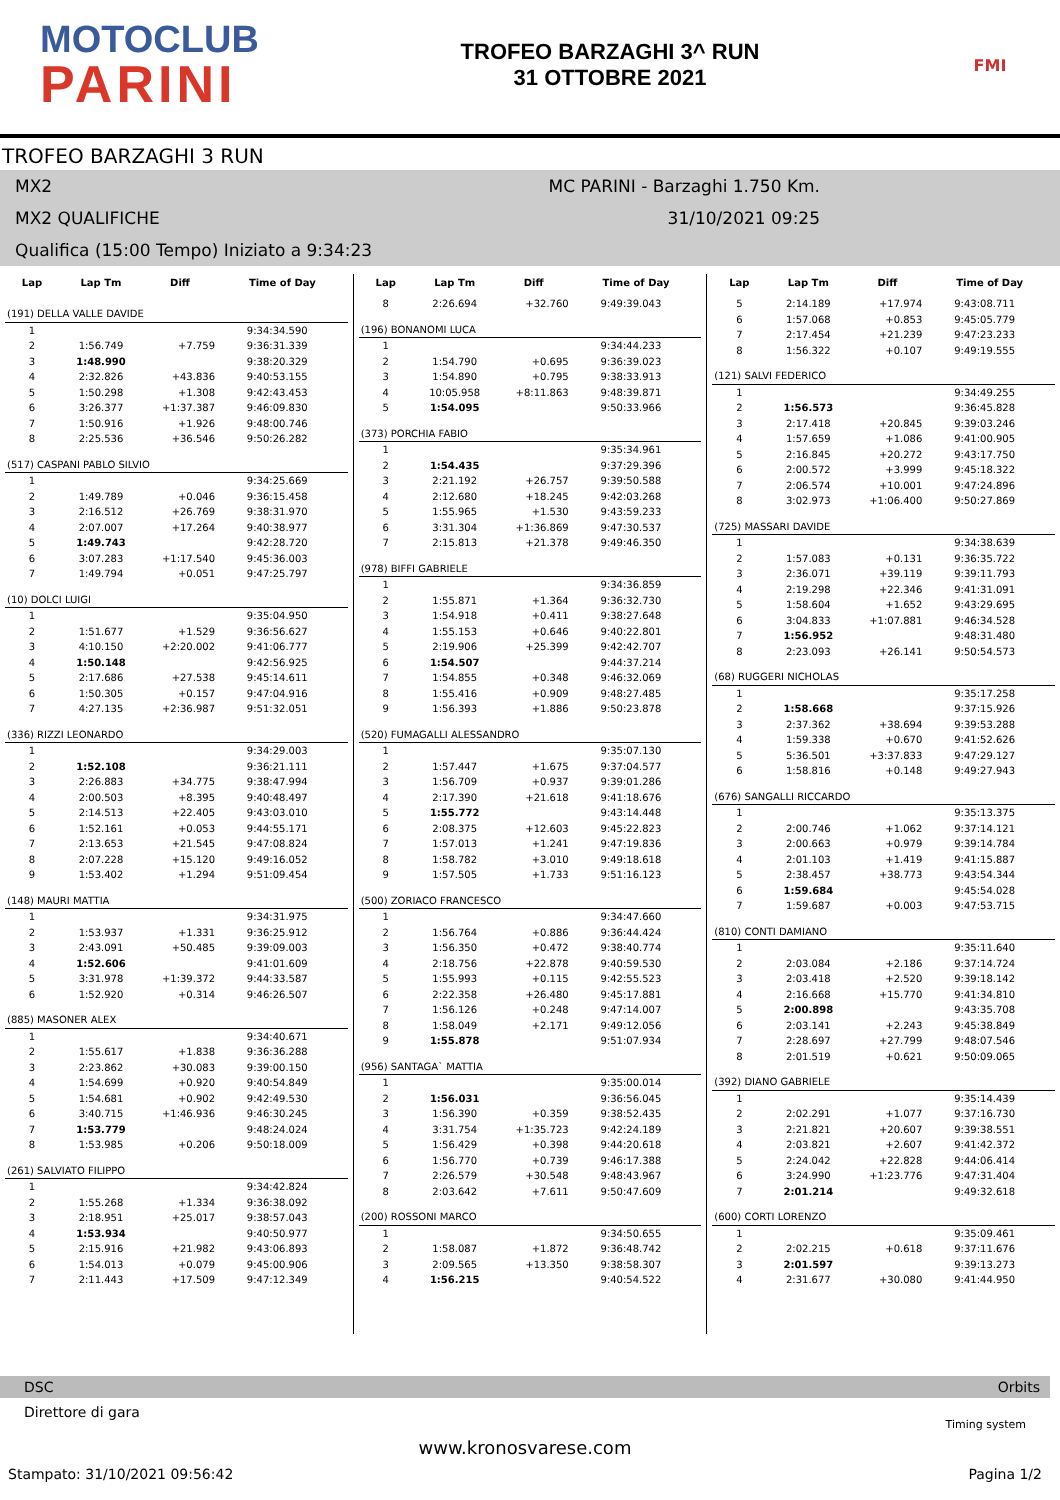MOTOCLUB
PARINI
TROFEO BARZAGHI 3^ RUN
31 OTTOBRE 2021
FMI
TROFEO BARZAGHI 3 RUN
MX2
MC PARINI - Barzaghi 1.750 Km.
MX2 QUALIFICHE
31/10/2021 09:25
Qualifica (15:00 Tempo) Iniziato a 9:34:23
| Lap | Lap Tm | Diff | Time of Day |
| --- | --- | --- | --- |
| (191) DELLA VALLE DAVIDE | | | |
| 1 | | | 9:34:34.590 |
| 2 | 1:56.749 | +7.759 | 9:36:31.339 |
| 3 | 1:48.990 | | 9:38:20.329 |
| 4 | 2:32.826 | +43.836 | 9:40:53.155 |
| 5 | 1:50.298 | +1.308 | 9:42:43.453 |
| 6 | 3:26.377 | +1:37.387 | 9:46:09.830 |
| 7 | 1:50.916 | +1.926 | 9:48:00.746 |
| 8 | 2:25.536 | +36.546 | 9:50:26.282 |
| (517) CASPANI PABLO SILVIO | | | |
| 1 | | | 9:34:25.669 |
| 2 | 1:49.789 | +0.046 | 9:36:15.458 |
| 3 | 2:16.512 | +26.769 | 9:38:31.970 |
| 4 | 2:07.007 | +17.264 | 9:40:38.977 |
| 5 | 1:49.743 | | 9:42:28.720 |
| 6 | 3:07.283 | +1:17.540 | 9:45:36.003 |
| 7 | 1:49.794 | +0.051 | 9:47:25.797 |
| (10) DOLCI LUIGI | | | |
| 1 | | | 9:35:04.950 |
| 2 | 1:51.677 | +1.529 | 9:36:56.627 |
| 3 | 4:10.150 | +2:20.002 | 9:41:06.777 |
| 4 | 1:50.148 | | 9:42:56.925 |
| 5 | 2:17.686 | +27.538 | 9:45:14.611 |
| 6 | 1:50.305 | +0.157 | 9:47:04.916 |
| 7 | 4:27.135 | +2:36.987 | 9:51:32.051 |
| (336) RIZZI LEONARDO | | | |
| 1 | | | 9:34:29.003 |
| 2 | 1:52.108 | | 9:36:21.111 |
| 3 | 2:26.883 | +34.775 | 9:38:47.994 |
| 4 | 2:00.503 | +8.395 | 9:40:48.497 |
| 5 | 2:14.513 | +22.405 | 9:43:03.010 |
| 6 | 1:52.161 | +0.053 | 9:44:55.171 |
| 7 | 2:13.653 | +21.545 | 9:47:08.824 |
| 8 | 2:07.228 | +15.120 | 9:49:16.052 |
| 9 | 1:53.402 | +1.294 | 9:51:09.454 |
| (148) MAURI MATTIA | | | |
| 1 | | | 9:34:31.975 |
| 2 | 1:53.937 | +1.331 | 9:36:25.912 |
| 3 | 2:43.091 | +50.485 | 9:39:09.003 |
| 4 | 1:52.606 | | 9:41:01.609 |
| 5 | 3:31.978 | +1:39.372 | 9:44:33.587 |
| 6 | 1:52.920 | +0.314 | 9:46:26.507 |
| (885) MASONER ALEX | | | |
| 1 | | | 9:34:40.671 |
| 2 | 1:55.617 | +1.838 | 9:36:36.288 |
| 3 | 2:23.862 | +30.083 | 9:39:00.150 |
| 4 | 1:54.699 | +0.920 | 9:40:54.849 |
| 5 | 1:54.681 | +0.902 | 9:42:49.530 |
| 6 | 3:40.715 | +1:46.936 | 9:46:30.245 |
| 7 | 1:53.779 | | 9:48:24.024 |
| 8 | 1:53.985 | +0.206 | 9:50:18.009 |
| (261) SALVIATO FILIPPO | | | |
| 1 | | | 9:34:42.824 |
| 2 | 1:55.268 | +1.334 | 9:36:38.092 |
| 3 | 2:18.951 | +25.017 | 9:38:57.043 |
| 4 | 1:53.934 | | 9:40:50.977 |
| 5 | 2:15.916 | +21.982 | 9:43:06.893 |
| 6 | 1:54.013 | +0.079 | 9:45:00.906 |
| 7 | 2:11.443 | +17.509 | 9:47:12.349 |
| Lap | Lap Tm | Diff | Time of Day |
| --- | --- | --- | --- |
| 8 | 2:26.694 | +32.760 | 9:49:39.043 |
| (196) BONANOMI LUCA | | | |
| 1 | | | 9:34:44.233 |
| 2 | 1:54.790 | +0.695 | 9:36:39.023 |
| 3 | 1:54.890 | +0.795 | 9:38:33.913 |
| 4 | 10:05.958 | +8:11.863 | 9:48:39.871 |
| 5 | 1:54.095 | | 9:50:33.966 |
| (373) PORCHIA FABIO | | | |
| 1 | | | 9:35:34.961 |
| 2 | 1:54.435 | | 9:37:29.396 |
| 3 | 2:21.192 | +26.757 | 9:39:50.588 |
| 4 | 2:12.680 | +18.245 | 9:42:03.268 |
| 5 | 1:55.965 | +1.530 | 9:43:59.233 |
| 6 | 3:31.304 | +1:36.869 | 9:47:30.537 |
| 7 | 2:15.813 | +21.378 | 9:49:46.350 |
| (978) BIFFI GABRIELE | | | |
| 1 | | | 9:34:36.859 |
| 2 | 1:55.871 | +1.364 | 9:36:32.730 |
| 3 | 1:54.918 | +0.411 | 9:38:27.648 |
| 4 | 1:55.153 | +0.646 | 9:40:22.801 |
| 5 | 2:19.906 | +25.399 | 9:42:42.707 |
| 6 | 1:54.507 | | 9:44:37.214 |
| 7 | 1:54.855 | +0.348 | 9:46:32.069 |
| 8 | 1:55.416 | +0.909 | 9:48:27.485 |
| 9 | 1:56.393 | +1.886 | 9:50:23.878 |
| (520) FUMAGALLI ALESSANDRO | | | |
| 1 | | | 9:35:07.130 |
| 2 | 1:57.447 | +1.675 | 9:37:04.577 |
| 3 | 1:56.709 | +0.937 | 9:39:01.286 |
| 4 | 2:17.390 | +21.618 | 9:41:18.676 |
| 5 | 1:55.772 | | 9:43:14.448 |
| 6 | 2:08.375 | +12.603 | 9:45:22.823 |
| 7 | 1:57.013 | +1.241 | 9:47:19.836 |
| 8 | 1:58.782 | +3.010 | 9:49:18.618 |
| 9 | 1:57.505 | +1.733 | 9:51:16.123 |
| (500) ZORIACO FRANCESCO | | | |
| 1 | | | 9:34:47.660 |
| 2 | 1:56.764 | +0.886 | 9:36:44.424 |
| 3 | 1:56.350 | +0.472 | 9:38:40.774 |
| 4 | 2:18.756 | +22.878 | 9:40:59.530 |
| 5 | 1:55.993 | +0.115 | 9:42:55.523 |
| 6 | 2:22.358 | +26.480 | 9:45:17.881 |
| 7 | 1:56.126 | +0.248 | 9:47:14.007 |
| 8 | 1:58.049 | +2.171 | 9:49:12.056 |
| 9 | 1:55.878 | | 9:51:07.934 |
| (956) SANTAGA` MATTIA | | | |
| 1 | | | 9:35:00.014 |
| 2 | 1:56.031 | | 9:36:56.045 |
| 3 | 1:56.390 | +0.359 | 9:38:52.435 |
| 4 | 3:31.754 | +1:35.723 | 9:42:24.189 |
| 5 | 1:56.429 | +0.398 | 9:44:20.618 |
| 6 | 1:56.770 | +0.739 | 9:46:17.388 |
| 7 | 2:26.579 | +30.548 | 9:48:43.967 |
| 8 | 2:03.642 | +7.611 | 9:50:47.609 |
| (200) ROSSONI MARCO | | | |
| 1 | | | 9:34:50.655 |
| 2 | 1:58.087 | +1.872 | 9:36:48.742 |
| 3 | 2:09.565 | +13.350 | 9:38:58.307 |
| 4 | 1:56.215 | | 9:40:54.522 |
| Lap | Lap Tm | Diff | Time of Day |
| --- | --- | --- | --- |
| 5 | 2:14.189 | +17.974 | 9:43:08.711 |
| 6 | 1:57.068 | +0.853 | 9:45:05.779 |
| 7 | 2:17.454 | +21.239 | 9:47:23.233 |
| 8 | 1:56.322 | +0.107 | 9:49:19.555 |
| (121) SALVI FEDERICO | | | |
| 1 | | | 9:34:49.255 |
| 2 | 1:56.573 | | 9:36:45.828 |
| 3 | 2:17.418 | +20.845 | 9:39:03.246 |
| 4 | 1:57.659 | +1.086 | 9:41:00.905 |
| 5 | 2:16.845 | +20.272 | 9:43:17.750 |
| 6 | 2:00.572 | +3.999 | 9:45:18.322 |
| 7 | 2:06.574 | +10.001 | 9:47:24.896 |
| 8 | 3:02.973 | +1:06.400 | 9:50:27.869 |
| (725) MASSARI DAVIDE | | | |
| 1 | | | 9:34:38.639 |
| 2 | 1:57.083 | +0.131 | 9:36:35.722 |
| 3 | 2:36.071 | +39.119 | 9:39:11.793 |
| 4 | 2:19.298 | +22.346 | 9:41:31.091 |
| 5 | 1:58.604 | +1.652 | 9:43:29.695 |
| 6 | 3:04.833 | +1:07.881 | 9:46:34.528 |
| 7 | 1:56.952 | | 9:48:31.480 |
| 8 | 2:23.093 | +26.141 | 9:50:54.573 |
| (68) RUGGERI NICHOLAS | | | |
| 1 | | | 9:35:17.258 |
| 2 | 1:58.668 | | 9:37:15.926 |
| 3 | 2:37.362 | +38.694 | 9:39:53.288 |
| 4 | 1:59.338 | +0.670 | 9:41:52.626 |
| 5 | 5:36.501 | +3:37.833 | 9:47:29.127 |
| 6 | 1:58.816 | +0.148 | 9:49:27.943 |
| (676) SANGALLI RICCARDO | | | |
| 1 | | | 9:35:13.375 |
| 2 | 2:00.746 | +1.062 | 9:37:14.121 |
| 3 | 2:00.663 | +0.979 | 9:39:14.784 |
| 4 | 2:01.103 | +1.419 | 9:41:15.887 |
| 5 | 2:38.457 | +38.773 | 9:43:54.344 |
| 6 | 1:59.684 | | 9:45:54.028 |
| 7 | 1:59.687 | +0.003 | 9:47:53.715 |
| (810) CONTI DAMIANO | | | |
| 1 | | | 9:35:11.640 |
| 2 | 2:03.084 | +2.186 | 9:37:14.724 |
| 3 | 2:03.418 | +2.520 | 9:39:18.142 |
| 4 | 2:16.668 | +15.770 | 9:41:34.810 |
| 5 | 2:00.898 | | 9:43:35.708 |
| 6 | 2:03.141 | +2.243 | 9:45:38.849 |
| 7 | 2:28.697 | +27.799 | 9:48:07.546 |
| 8 | 2:01.519 | +0.621 | 9:50:09.065 |
| (392) DIANO GABRIELE | | | |
| 1 | | | 9:35:14.439 |
| 2 | 2:02.291 | +1.077 | 9:37:16.730 |
| 3 | 2:21.821 | +20.607 | 9:39:38.551 |
| 4 | 2:03.821 | +2.607 | 9:41:42.372 |
| 5 | 2:24.042 | +22.828 | 9:44:06.414 |
| 6 | 3:24.990 | +1:23.776 | 9:47:31.404 |
| 7 | 2:01.214 | | 9:49:32.618 |
| (600) CORTI LORENZO | | | |
| 1 | | | 9:35:09.461 |
| 2 | 2:02.215 | +0.618 | 9:37:11.676 |
| 3 | 2:01.597 | | 9:39:13.273 |
| 4 | 2:31.677 | +30.080 | 9:41:44.950 |
DSC Orbits
Direttore di gara Timing system
www.kronosvarese.com
Stampato: 31/10/2021 09:56:42 Pagina 1/2